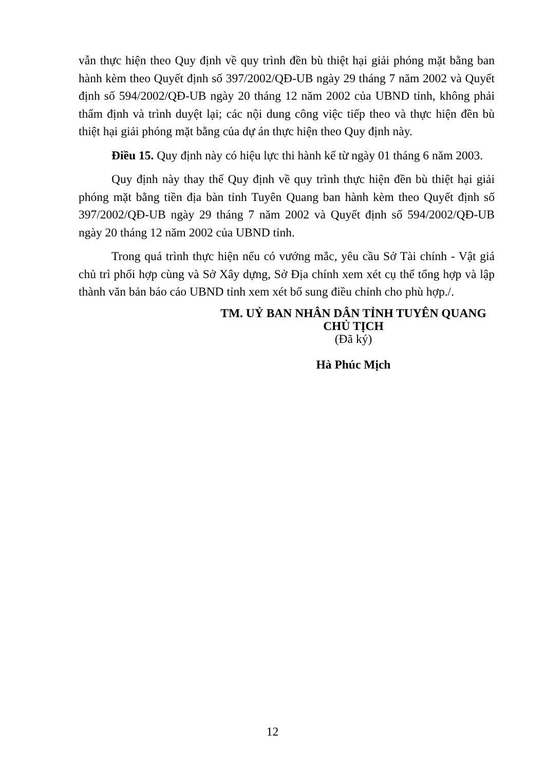vẫn thực hiện theo Quy định về quy trình đền bù thiệt hại giải phóng mặt bằng ban hành kèm theo Quyết định số 397/2002/QĐ-UB ngày 29 tháng 7 năm 2002 và Quyết định số 594/2002/QĐ-UB ngày 20 tháng 12 năm 2002 của UBND tỉnh, không phải thẩm định và trình duyệt lại; các nội dung công việc tiếp theo và thực hiện đền bù thiệt hại giải phóng mặt bằng của dự án thực hiện theo Quy định này.
Điều 15. Quy định này có hiệu lực thi hành kể từ ngày 01 tháng 6 năm 2003.
Quy định này thay thế Quy định về quy trình thực hiện đền bù thiệt hại giải phóng mặt bằng tiền địa bàn tỉnh Tuyên Quang ban hành kèm theo Quyết định số 397/2002/QĐ-UB ngày 29 tháng 7 năm 2002 và Quyết định số 594/2002/QĐ-UB ngày 20 tháng 12 năm 2002 của UBND tỉnh.
Trong quá trình thực hiện nếu có vướng mắc, yêu cầu Sở Tài chính - Vật giá chủ trì phối hợp cùng và Sở Xây dựng, Sở Địa chính xem xét cụ thể tổng hợp và lập thành văn bản báo cáo UBND tỉnh xem xét bổ sung điều chỉnh cho phù hợp./.
TM. UỶ BAN NHÂN DÂN TỈNH TUYÊN QUANG
CHỦ TỊCH
(Đã ký)
Hà Phúc Mịch
12